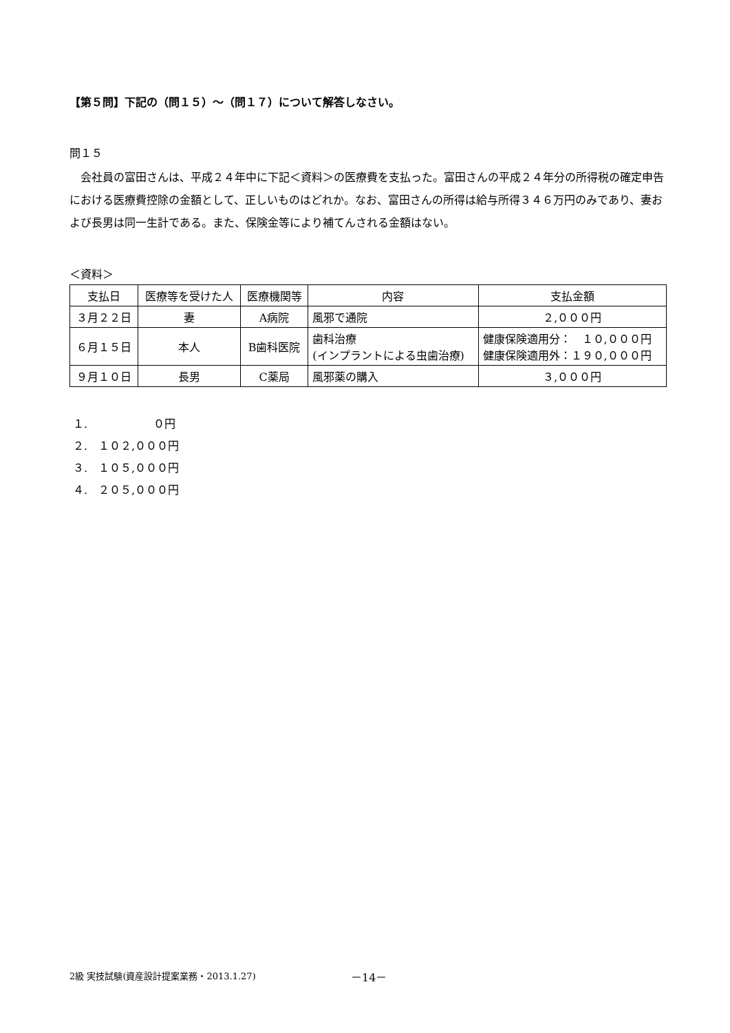【第５問】下記の（問１５）～（問１７）について解答しなさい。
問１５
会社員の富田さんは、平成２４年中に下記＜資料＞の医療費を支払った。富田さんの平成２４年分の所得税の確定申告における医療費控除の金額として、正しいものはどれか。なお、富田さんの所得は給与所得３４６万円のみであり、妻および長男は同一生計である。また、保険金等により補てんされる金額はない。
＜資料＞
| 支払日 | 医療等を受けた人 | 医療機関等 | 内容 | 支払金額 |
| --- | --- | --- | --- | --- |
| ３月２２日 | 妻 | A病院 | 風邪で通院 | ２,０００円 |
| ６月１５日 | 本人 | B歯科医院 | 歯科治療 (インプラントによる虫歯治療) | 健康保険適用分： １０,０００円 健康保険適用外：１９０,０００円 |
| ９月１０日 | 長男 | C薬局 | 風邪薬の購入 | ３,０００円 |
１.　　　　　　０円
２.　１０２,０００円
３.　１０５,０００円
４.　２０５,０００円
2級 実技試験(資産設計提案業務・2013.1.27)
－14－